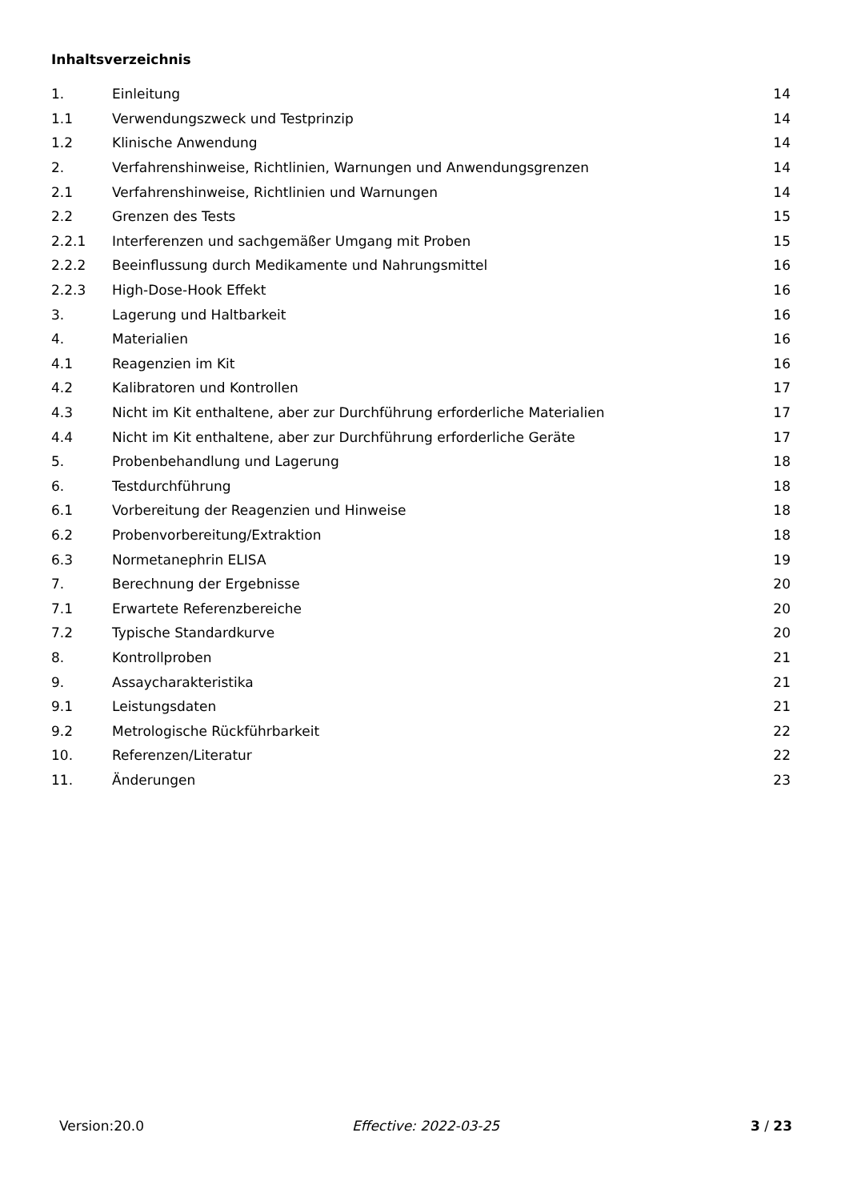Inhaltsverzeichnis
| 1. | Einleitung | 14 |
| 1.1 | Verwendungszweck und Testprinzip | 14 |
| 1.2 | Klinische Anwendung | 14 |
| 2. | Verfahrenshinweise, Richtlinien, Warnungen und Anwendungsgrenzen | 14 |
| 2.1 | Verfahrenshinweise, Richtlinien und Warnungen | 14 |
| 2.2 | Grenzen des Tests | 15 |
| 2.2.1 | Interferenzen und sachgemäßer Umgang mit Proben | 15 |
| 2.2.2 | Beeinflussung durch Medikamente und Nahrungsmittel | 16 |
| 2.2.3 | High-Dose-Hook Effekt | 16 |
| 3. | Lagerung und Haltbarkeit | 16 |
| 4. | Materialien | 16 |
| 4.1 | Reagenzien im Kit | 16 |
| 4.2 | Kalibratoren und Kontrollen | 17 |
| 4.3 | Nicht im Kit enthaltene, aber zur Durchführung erforderliche Materialien | 17 |
| 4.4 | Nicht im Kit enthaltene, aber zur Durchführung erforderliche Geräte | 17 |
| 5. | Probenbehandlung und Lagerung | 18 |
| 6. | Testdurchführung | 18 |
| 6.1 | Vorbereitung der Reagenzien und Hinweise | 18 |
| 6.2 | Probenvorbereitung/Extraktion | 18 |
| 6.3 | Normetanephrin ELISA | 19 |
| 7. | Berechnung der Ergebnisse | 20 |
| 7.1 | Erwartete Referenzbereiche | 20 |
| 7.2 | Typische Standardkurve | 20 |
| 8. | Kontrollproben | 21 |
| 9. | Assaycharakteristika | 21 |
| 9.1 | Leistungsdaten | 21 |
| 9.2 | Metrologische Rückführbarkeit | 22 |
| 10. | Referenzen/Literatur | 22 |
| 11. | Änderungen | 23 |
Version:20.0 Effective: 2022-03-25 3 / 23